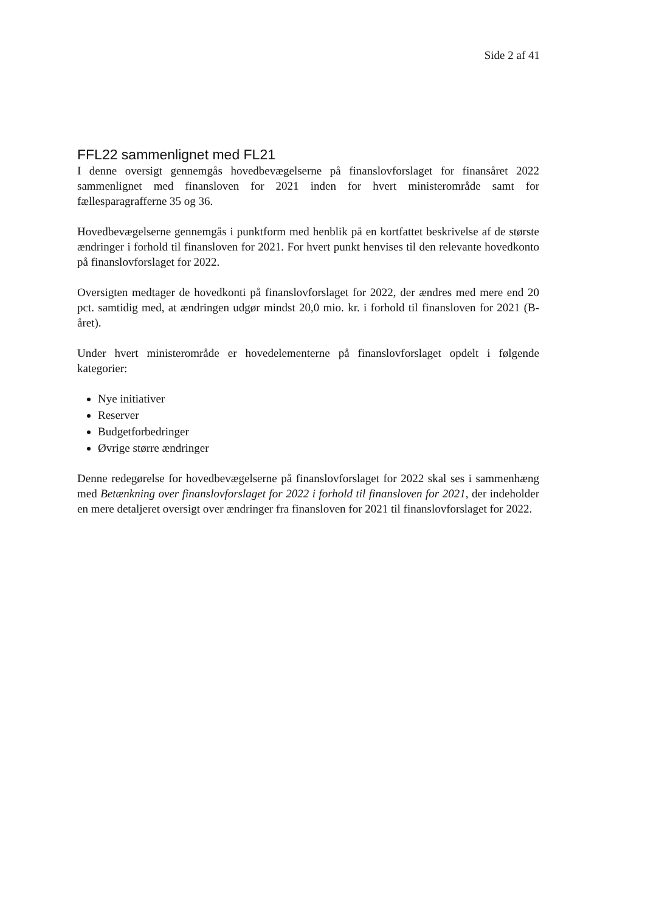Side 2 af 41
FFL22 sammenlignet med FL21
I denne oversigt gennemgås hovedbevægelserne på finanslovforslaget for finansåret 2022 sammenlignet med finansloven for 2021 inden for hvert ministerområde samt for fællesparagrafferne 35 og 36.
Hovedbevægelserne gennemgås i punktform med henblik på en kortfattet beskrivelse af de største ændringer i forhold til finansloven for 2021. For hvert punkt henvises til den relevante hovedkonto på finanslovforslaget for 2022.
Oversigten medtager de hovedkonti på finanslovforslaget for 2022, der ændres med mere end 20 pct. samtidig med, at ændringen udgør mindst 20,0 mio. kr. i forhold til finansloven for 2021 (B-året).
Under hvert ministerområde er hovedelementerne på finanslovforslaget opdelt i følgende kategorier:
Nye initiativer
Reserver
Budgetforbedringer
Øvrige større ændringer
Denne redegørelse for hovedbevægelserne på finanslovforslaget for 2022 skal ses i sammenhæng med Betænkning over finanslovforslaget for 2022 i forhold til finansloven for 2021, der indeholder en mere detaljeret oversigt over ændringer fra finansloven for 2021 til finanslovforslaget for 2022.